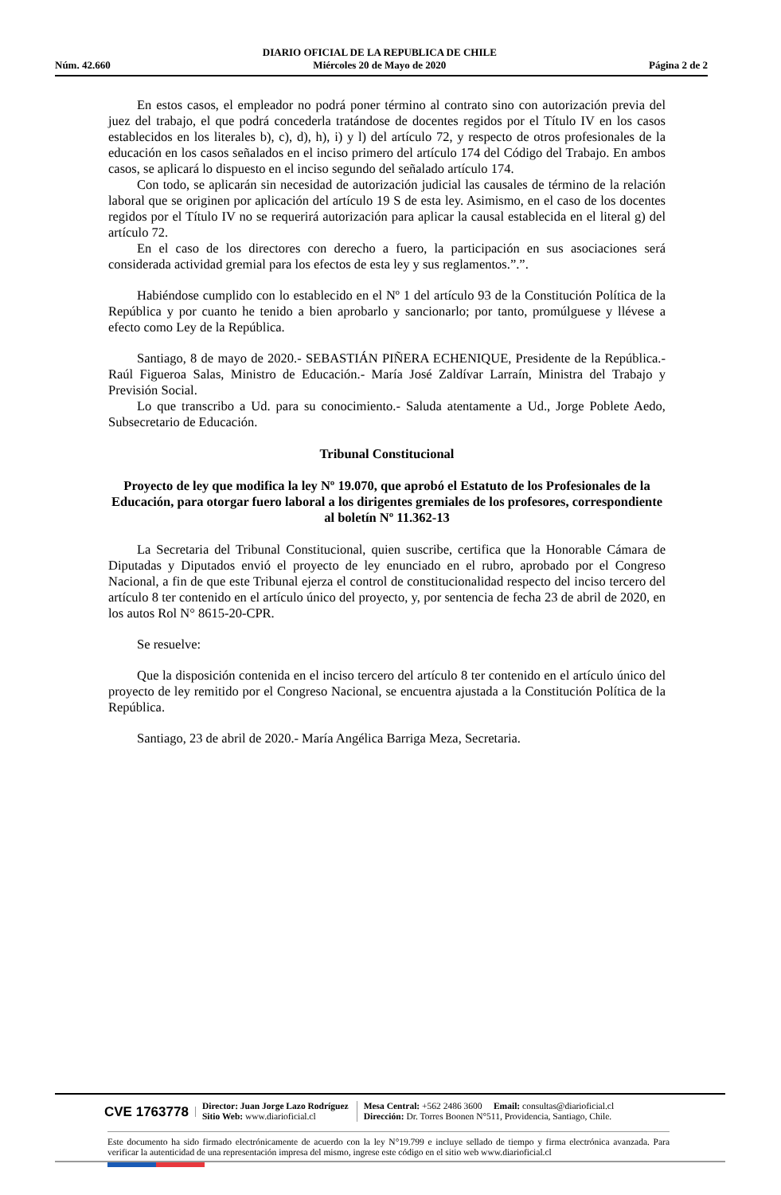Núm. 42.660 DIARIO OFICIAL DE LA REPUBLICA DE CHILE
Miércoles 20 de Mayo de 2020 Página 2 de 2
En estos casos, el empleador no podrá poner término al contrato sino con autorización previa del juez del trabajo, el que podrá concederla tratándose de docentes regidos por el Título IV en los casos establecidos en los literales b), c), d), h), i) y l) del artículo 72, y respecto de otros profesionales de la educación en los casos señalados en el inciso primero del artículo 174 del Código del Trabajo. En ambos casos, se aplicará lo dispuesto en el inciso segundo del señalado artículo 174.
Con todo, se aplicarán sin necesidad de autorización judicial las causales de término de la relación laboral que se originen por aplicación del artículo 19 S de esta ley. Asimismo, en el caso de los docentes regidos por el Título IV no se requerirá autorización para aplicar la causal establecida en el literal g) del artículo 72.
En el caso de los directores con derecho a fuero, la participación en sus asociaciones será considerada actividad gremial para los efectos de esta ley y sus reglamentos.”.”.
Habiéndose cumplido con lo establecido en el Nº 1 del artículo 93 de la Constitución Política de la República y por cuanto he tenido a bien aprobarlo y sancionarlo; por tanto, promúlguese y llévese a efecto como Ley de la República.
Santiago, 8 de mayo de 2020.- SEBASTIÁN PIÑERA ECHENIQUE, Presidente de la República.- Raúl Figueroa Salas, Ministro de Educación.- María José Zaldívar Larraín, Ministra del Trabajo y Previsión Social.
Lo que transcribo a Ud. para su conocimiento.- Saluda atentamente a Ud., Jorge Poblete Aedo, Subsecretario de Educación.
Tribunal Constitucional
Proyecto de ley que modifica la ley Nº 19.070, que aprobó el Estatuto de los Profesionales de la Educación, para otorgar fuero laboral a los dirigentes gremiales de los profesores, correspondiente al boletín Nº 11.362-13
La Secretaria del Tribunal Constitucional, quien suscribe, certifica que la Honorable Cámara de Diputadas y Diputados envió el proyecto de ley enunciado en el rubro, aprobado por el Congreso Nacional, a fin de que este Tribunal ejerza el control de constitucionalidad respecto del inciso tercero del artículo 8 ter contenido en el artículo único del proyecto, y, por sentencia de fecha 23 de abril de 2020, en los autos Rol N° 8615-20-CPR.
Se resuelve:
Que la disposición contenida en el inciso tercero del artículo 8 ter contenido en el artículo único del proyecto de ley remitido por el Congreso Nacional, se encuentra ajustada a la Constitución Política de la República.
Santiago, 23 de abril de 2020.- María Angélica Barriga Meza, Secretaria.
CVE 1763778 Director: Juan Jorge Lazo Rodríguez
Sitio Web: www.diarioficial.cl Mesa Central: +562 2486 3600 Email: consultas@diarioficial.cl
Dirección: Dr. Torres Boonen N°511, Providencia, Santiago, Chile.
Este documento ha sido firmado electrónicamente de acuerdo con la ley N°19.799 e incluye sellado de tiempo y firma electrónica avanzada. Para verificar la autenticidad de una representación impresa del mismo, ingrese este código en el sitio web www.diarioficial.cl